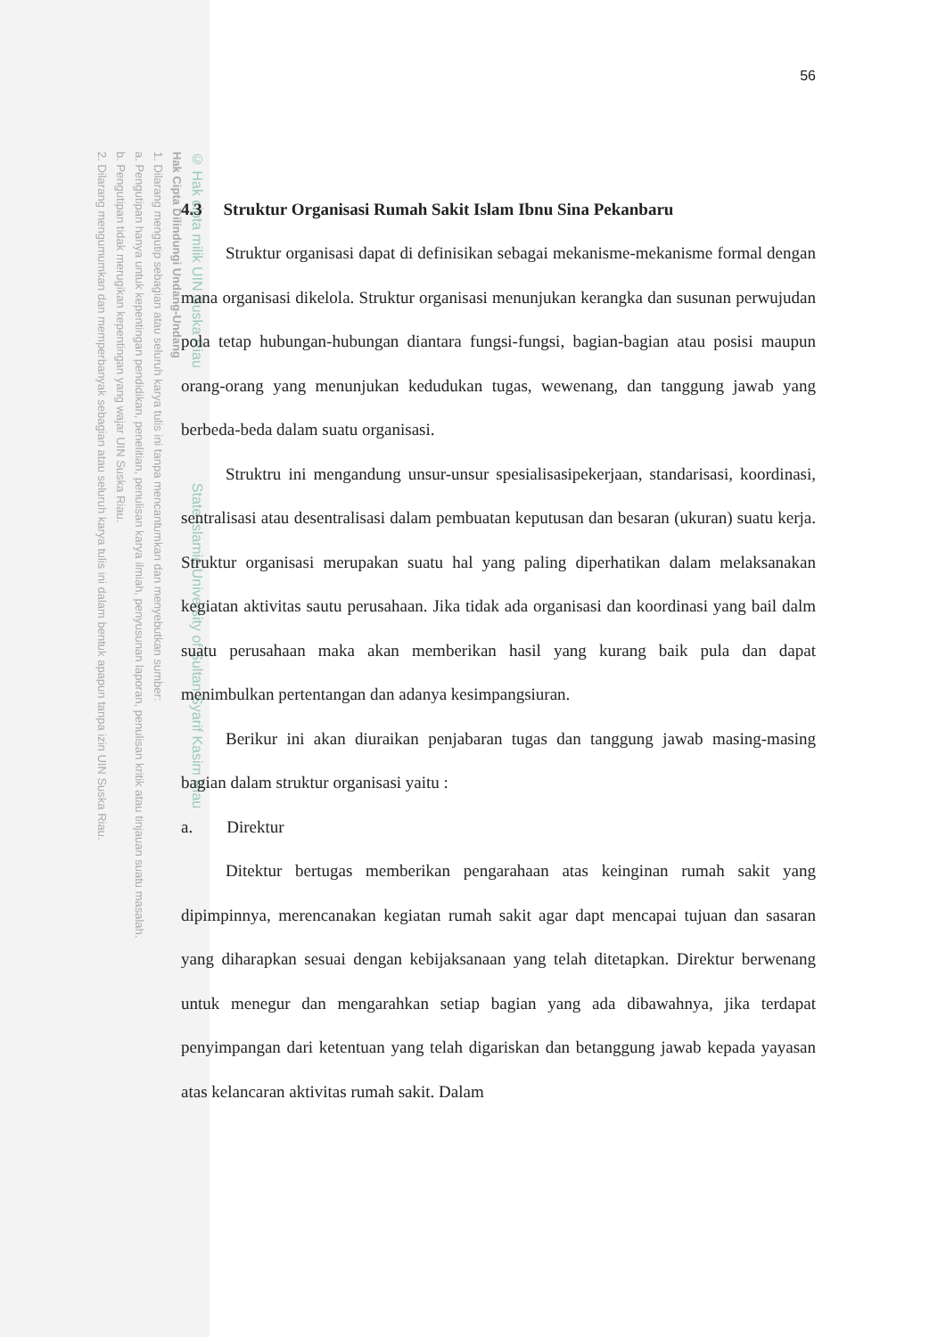© Hak cipta milik UIN Suska Riau State Islamic University of Sultan Syarif Kasim Riau
Hak Cipta Dilindungi Undang-Undang
1. Dilarang mengutip sebagian atau seluruh karya tulis ini tanpa mencantumkan dan menyebutkan sumber:
a. Pengutipan hanya untuk kepentingan pendidikan, penelitian, penulisan karya ilmiah, penyusunan laporan, penulisan kritik atau tinjauan suatu masalah.
b. Pengutipan tidak merugikan kepentingan yang wajar UIN Suska Riau.
2. Dilarang mengumumkan dan memperbanyak sebagian atau seluruh karya tulis ini dalam bentuk apapun tanpa izin UIN Suska Riau.
56
4.3 Struktur Organisasi Rumah Sakit Islam Ibnu Sina Pekanbaru
Struktur organisasi dapat di definisikan sebagai mekanisme-mekanisme formal dengan mana organisasi dikelola. Struktur organisasi menunjukan kerangka dan susunan perwujudan pola tetap hubungan-hubungan diantara fungsi-fungsi, bagian-bagian atau posisi maupun orang-orang yang menunjukan kedudukan tugas, wewenang, dan tanggung jawab yang berbeda-beda dalam suatu organisasi.
Struktru ini mengandung unsur-unsur spesialisasipekerjaan, standarisasi, koordinasi, sentralisasi atau desentralisasi dalam pembuatan keputusan dan besaran (ukuran) suatu kerja. Struktur organisasi merupakan suatu hal yang paling diperhatikan dalam melaksanakan kegiatan aktivitas sautu perusahaan. Jika tidak ada organisasi dan koordinasi yang bail dalm suatu perusahaan maka akan memberikan hasil yang kurang baik pula dan dapat menimbulkan pertentangan dan adanya kesimpangsiuran.
Berikur ini akan diuraikan penjabaran tugas dan tanggung jawab masing-masing bagian dalam struktur organisasi yaitu :
a. Direktur
Ditektur bertugas memberikan pengarahaan atas keinginan rumah sakit yang dipimpinnya, merencanakan kegiatan rumah sakit agar dapt mencapai tujuan dan sasaran yang diharapkan sesuai dengan kebijaksanaan yang telah ditetapkan. Direktur berwenang untuk menegur dan mengarahkan setiap bagian yang ada dibawahnya, jika terdapat penyimpangan dari ketentuan yang telah digariskan dan betanggung jawab kepada yayasan atas kelancaran aktivitas rumah sakit. Dalam